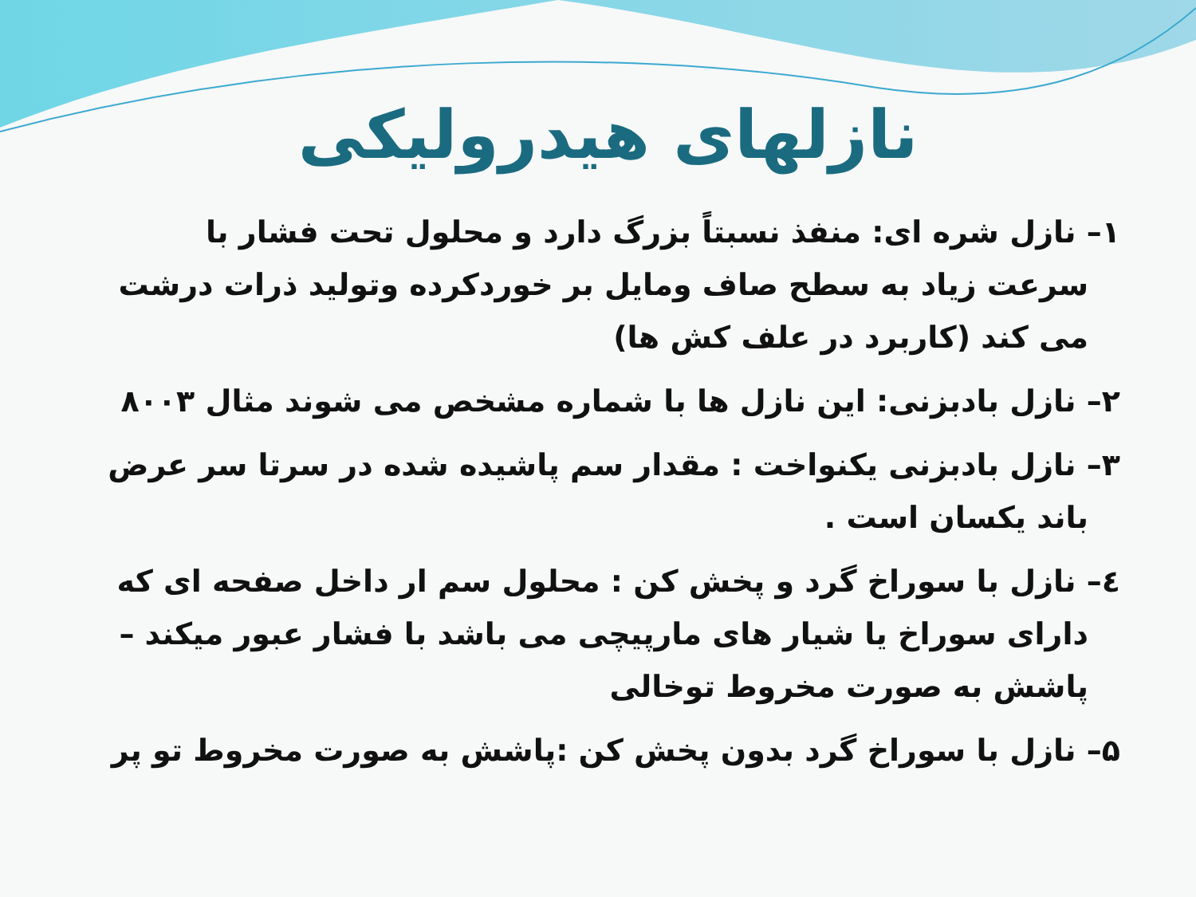نازلهای هیدرولیکی
۱– نازل شره ای: منفذ نسبتاً بزرگ دارد و محلول تحت فشار با سرعت زیاد به سطح صاف ومایل بر خوردکرده وتولید ذرات درشت می کند (کاربرد در علف کش ها)
۲– نازل بادبزنی: این نازل ها با شماره مشخص می شوند مثال ۸۰۰۳
۳– نازل بادبزنی یکنواخت : مقدار سم پاشیده شده در سرتا سر عرض باند یکسان است .
٤– نازل با سوراخ گرد و پخش کن : محلول سم ار داخل صفحه ای که دارای سوراخ یا شیار های مارپیچی می باشد با فشار عبور میکند – پاشش به صورت مخروط توخالی
۵– نازل با سوراخ گرد بدون پخش کن :پاشش به صورت مخروط تو پر